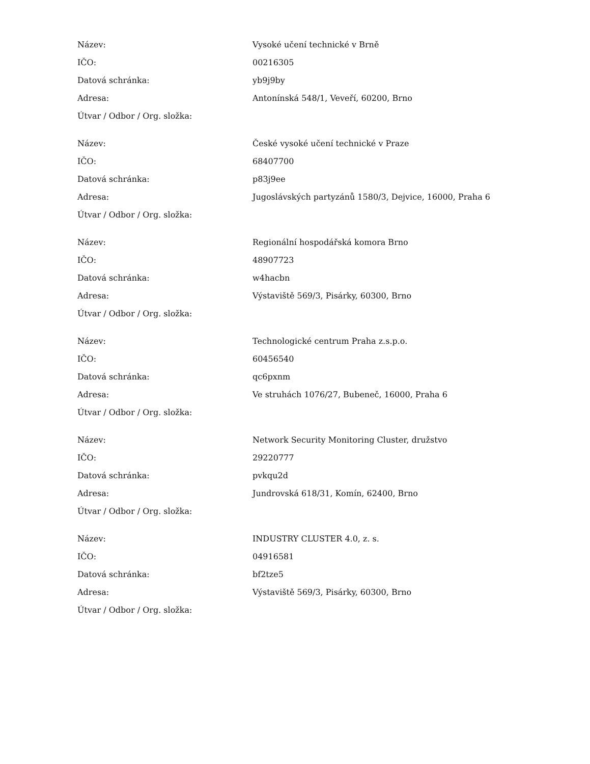| Název: | Vysoké učení technické v Brně |
| IČO: | 00216305 |
| Datová schránka: | yb9j9by |
| Adresa: | Antonínská 548/1, Veveří, 60200, Brno |
| Útvar / Odbor / Org. složka: | |
| Název: | České vysoké učení technické v Praze |
| IČO: | 68407700 |
| Datová schránka: | p83j9ee |
| Adresa: | Jugoslávských partyzánů 1580/3, Dejvice, 16000, Praha 6 |
| Útvar / Odbor / Org. složka: | |
| Název: | Regionální hospodářská komora Brno |
| IČO: | 48907723 |
| Datová schránka: | w4hacbn |
| Adresa: | Výstaviště 569/3, Pisárky, 60300, Brno |
| Útvar / Odbor / Org. složka: | |
| Název: | Technologické centrum Praha z.s.p.o. |
| IČO: | 60456540 |
| Datová schránka: | qc6pxnm |
| Adresa: | Ve struhách 1076/27, Bubeneč, 16000, Praha 6 |
| Útvar / Odbor / Org. složka: | |
| Název: | Network Security Monitoring Cluster, družstvo |
| IČO: | 29220777 |
| Datová schránka: | pvkqu2d |
| Adresa: | Jundrovská 618/31, Komín, 62400, Brno |
| Útvar / Odbor / Org. složka: | |
| Název: | INDUSTRY CLUSTER 4.0, z. s. |
| IČO: | 04916581 |
| Datová schránka: | bf2tze5 |
| Adresa: | Výstaviště 569/3, Pisárky, 60300, Brno |
| Útvar / Odbor / Org. složka: | |